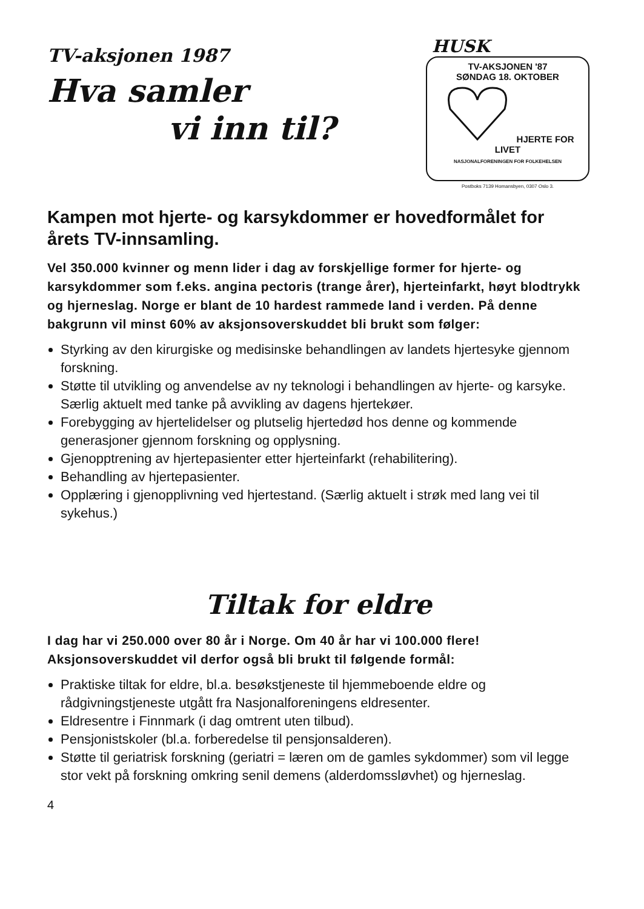TV-aksjonen 1987
Hva samler
vi inn til?
HUSK
TV-AKSJONEN '87
SØNDAG 18. OKTOBER
HJERTE FOR LIVET
NASJONALFORENINGEN FOR FOLKEHELSEN
Postboks 7139 Homansbyen, 0307 Oslo 3.
Kampen mot hjerte- og karsykdommer er hovedformålet for årets TV-innsamling.
Vel 350.000 kvinner og menn lider i dag av forskjellige former for hjerte- og karsykdommer som f.eks. angina pectoris (trange årer), hjerteinfarkt, høyt blodtrykk og hjerneslag. Norge er blant de 10 hardest rammede land i verden. På denne bakgrunn vil minst 60% av aksjonsoverskuddet bli brukt som følger:
Styrking av den kirurgiske og medisinske behandlingen av landets hjertesyke gjennom forskning.
Støtte til utvikling og anvendelse av ny teknologi i behandlingen av hjerte- og karsyke. Særlig aktuelt med tanke på avvikling av dagens hjertekøer.
Forebygging av hjertelidelser og plutselig hjertedød hos denne og kommende generasjoner gjennom forskning og opplysning.
Gjenopptrening av hjertepasienter etter hjerteinfarkt (rehabilitering).
Behandling av hjertepasienter.
Opplæring i gjenopplivning ved hjertestand. (Særlig aktuelt i strøk med lang vei til sykehus.)
Tiltak for eldre
I dag har vi 250.000 over 80 år i Norge. Om 40 år har vi 100.000 flere! Aksjonsoverskuddet vil derfor også bli brukt til følgende formål:
Praktiske tiltak for eldre, bl.a. besøkstjeneste til hjemmeboende eldre og rådgivningstjeneste utgått fra Nasjonalforeningens eldresenter.
Eldresentre i Finnmark (i dag omtrent uten tilbud).
Pensjonistskoler (bl.a. forberedelse til pensjonsalderen).
Støtte til geriatrisk forskning (geriatri = læren om de gamles sykdommer) som vil legge stor vekt på forskning omkring senil demens (alderdomssløvhet) og hjerneslag.
4